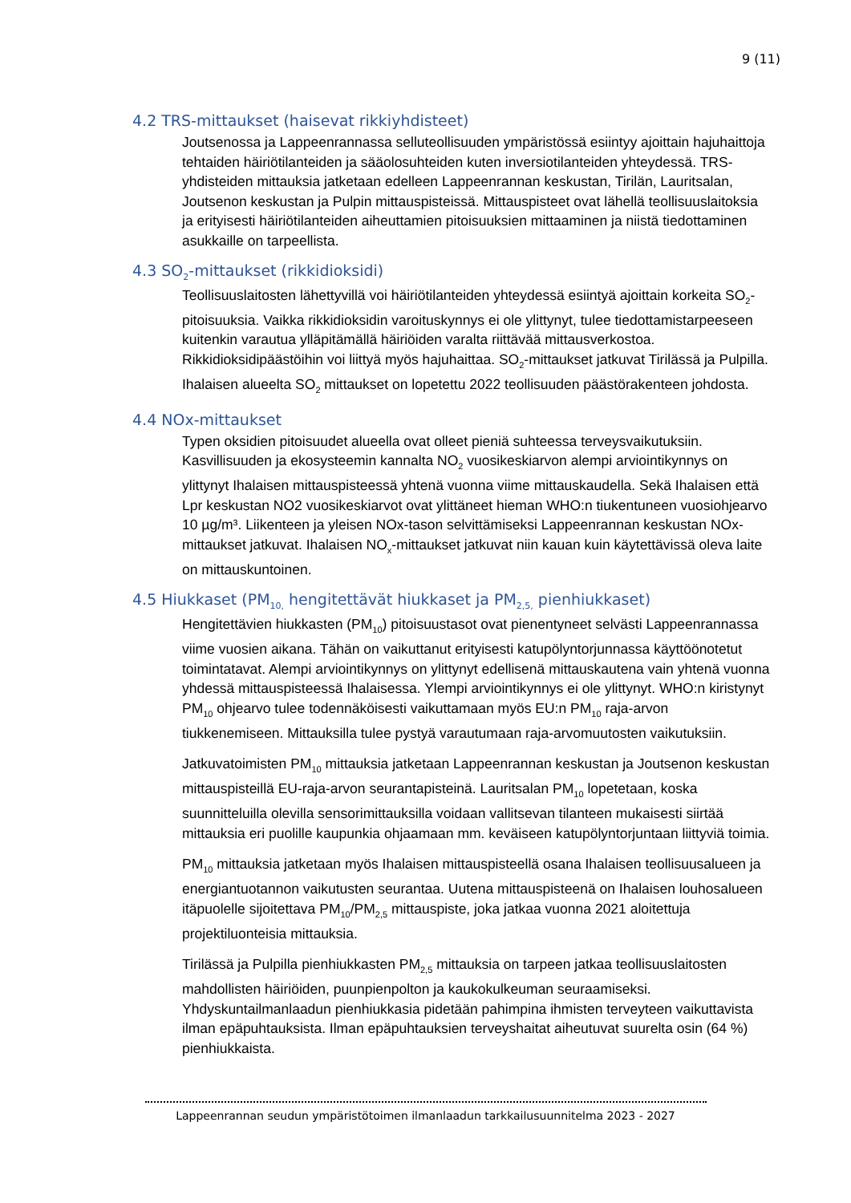9 (11)
4.2 TRS-mittaukset (haisevat rikkiyhdisteet)
Joutsenossa ja Lappeenrannassa selluteollisuuden ympäristössä esiintyy ajoittain hajuhaittoja tehtaiden häiriötilanteiden ja sääolosuhteiden kuten inversiotilanteiden yhteydessä. TRS-yhdisteiden mittauksia jatketaan edelleen Lappeenrannan keskustan, Tirilän, Lauritsalan, Joutsenon keskustan ja Pulpin mittauspisteissä. Mittauspisteet ovat lähellä teollisuuslaitoksia ja erityisesti häiriötilanteiden aiheuttamien pitoisuuksien mittaaminen ja niistä tiedottaminen asukkaille on tarpeellista.
4.3 SO<sub>2</sub>-mittaukset (rikkidioksidi)
Teollisuuslaitosten lähettyvillä voi häiriötilanteiden yhteydessä esiintyä ajoittain korkeita SO<sub>2</sub>-pitoisuuksia. Vaikka rikkidioksidin varoituskynnys ei ole ylittynyt, tulee tiedottamistarpeeseen kuitenkin varautua ylläpitämällä häiriöiden varalta riittävää mittausverkostoa. Rikkidioksidipäästöihin voi liittyä myös hajuhaittaa. SO<sub>2</sub>-mittaukset jatkuvat Tirilässä ja Pulpilla. Ihalaisen alueelta SO<sub>2</sub> mittaukset on lopetettu 2022 teollisuuden päästörakenteen johdosta.
4.4 NOx-mittaukset
Typen oksidien pitoisuudet alueella ovat olleet pieniä suhteessa terveysvaikutuksiin. Kasvillisuuden ja ekosysteemin kannalta NO<sub>2</sub> vuosikeskiarvon alempi arviointikynnys on ylittynyt Ihalaisen mittauspisteessä yhtenä vuonna viime mittauskaudella. Sekä Ihalaisen että Lpr keskustan NO2 vuosikeskiarvot ovat ylittäneet hieman WHO:n tiukentuneen vuosiohjearvo 10 µg/m³. Liikenteen ja yleisen NOx-tason selvittämiseksi Lappeenrannan keskustan NOx-mittaukset jatkuvat. Ihalaisen NO<sub>x</sub>-mittaukset jatkuvat niin kauan kuin käytettävissä oleva laite on mittauskuntoinen.
4.5 Hiukkaset (PM<sub>10,</sub> hengitettävät hiukkaset ja PM<sub>2,5,</sub> pienhiukkaset)
Hengitettävien hiukkasten (PM<sub>10</sub>) pitoisuustasot ovat pienentyneet selvästi Lappeenrannassa viime vuosien aikana. Tähän on vaikuttanut erityisesti katupölyntorjunnassa käyttöönotetut toimintatavat. Alempi arviointikynnys on ylittynyt edellisenä mittauskautena vain yhtenä vuonna yhdessä mittauspisteessä Ihalaisessa. Ylempi arviointikynnys ei ole ylittynyt. WHO:n kiristynyt PM<sub>10</sub> ohjearvo tulee todennäköisesti vaikuttamaan myös EU:n PM<sub>10</sub> raja-arvon tiukkenemiseen. Mittauksilla tulee pystyä varautumaan raja-arvomuutosten vaikutuksiin.
Jatkuvatoimisten PM<sub>10</sub> mittauksia jatketaan Lappeenrannan keskustan ja Joutsenon keskustan mittauspisteillä EU-raja-arvon seurantapisteinä. Lauritsalan PM<sub>10</sub> lopetetaan, koska suunnitteluilla olevilla sensorimittauksilla voidaan vallitsevan tilanteen mukaisesti siirtää mittauksia eri puolille kaupunkia ohjaamaan mm. keväiseen katupölyntorjuntaan liittyviä toimia.
PM<sub>10</sub> mittauksia jatketaan myös Ihalaisen mittauspisteellä osana Ihalaisen teollisuusalueen ja energiantuotannon vaikutusten seurantaa. Uutena mittauspisteenä on Ihalaisen louhosalueen itäpuolelle sijoitettava PM<sub>10</sub>/PM<sub>2,5</sub> mittauspiste, joka jatkaa vuonna 2021 aloitettuja projektiluonteisia mittauksia.
Tirilässä ja Pulpilla pienhiukkasten PM<sub>2,5</sub> mittauksia on tarpeen jatkaa teollisuuslaitosten mahdollisten häiriöiden, puunpienpolton ja kaukokulkeuman seuraamiseksi. Yhdyskuntailmanlaadun pienhiukkasia pidetään pahimpina ihmisten terveyteen vaikuttavista ilman epäpuhtauksista. Ilman epäpuhtauksien terveyshaitat aiheutuvat suurelta osin (64 %) pienhiukkaista.
Lappeenrannan seudun ympäristötoimen ilmanlaadun tarkkailusuunnitelma 2023 - 2027